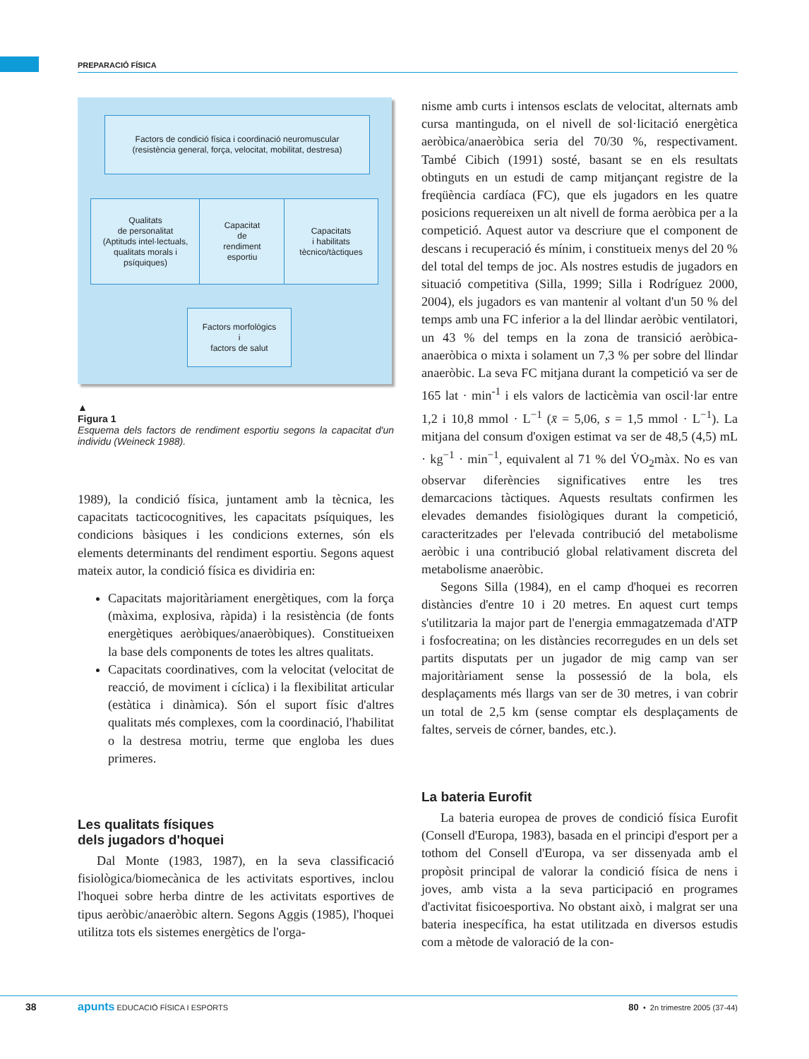PREPARACIÓ FÍSICA
Factors de condició física i coordinació neuromuscular
(resistència general, força, velocitat, mobilitat, destresa)
Qualitats
de personalitat
(Aptituds intel·lectuals,
qualitats morals i
psíquiques)
Capacitat
de
rendiment
esportiu
Capacitats
i habilitats
tècnico/tàctiques
Factors morfològics
i
factors de salut
▲
Figura 1
Esquema dels factors de rendiment esportiu segons la capacitat d'un individu (Weineck 1988).
1989), la condició física, juntament amb la tècnica, les capacitats tacticocognitives, les capacitats psíquiques, les condicions bàsiques i les condicions externes, són els elements determinants del rendiment esportiu. Segons aquest mateix autor, la condició física es dividiria en:
Capacitats majoritàriament energètiques, com la força (màxima, explosiva, ràpida) i la resistència (de fonts energètiques aeròbiques/anaeròbiques). Constitueixen la base dels components de totes les altres qualitats.
Capacitats coordinatives, com la velocitat (velocitat de reacció, de moviment i cíclica) i la flexibilitat articular (estàtica i dinàmica). Són el suport físic d'altres qualitats més complexes, com la coordinació, l'habilitat o la destresa motriu, terme que engloba les dues primeres.
Les qualitats físiques
dels jugadors d'hoquei
Dal Monte (1983, 1987), en la seva classificació fisiològica/biomecànica de les activitats esportives, inclou l'hoquei sobre herba dintre de les activitats esportives de tipus aeròbic/anaeròbic altern. Segons Aggis (1985), l'hoquei utilitza tots els sistemes energètics de l'orga-
nisme amb curts i intensos esclats de velocitat, alternats amb cursa mantinguda, on el nivell de sol·licitació energètica aeròbica/anaeròbica seria del 70/30 %, respectivament. També Cibich (1991) sosté, basant se en els resultats obtinguts en un estudi de camp mitjançant registre de la freqüència cardíaca (FC), que els jugadors en les quatre posicions requereixen un alt nivell de forma aeròbica per a la competició. Aquest autor va descriure que el component de descans i recuperació és mínim, i constitueix menys del 20 % del total del temps de joc. Als nostres estudis de jugadors en situació competitiva (Silla, 1999; Silla i Rodríguez 2000, 2004), els jugadors es van mantenir al voltant d'un 50 % del temps amb una FC inferior a la del llindar aeròbic ventilatori, un 43 % del temps en la zona de transició aeròbica-anaeròbica o mixta i solament un 7,3 % per sobre del llindar anaeròbic. La seva FC mitjana durant la competició va ser de 165 lat · min<sup>-1</sup> i els valors de lacticèmia van oscil·lar entre 1,2 i 10,8 mmol · L<sup>−1</sup> (x̄ = 5,06, s = 1,5 mmol · L<sup>−1</sup>). La mitjana del consum d'oxigen estimat va ser de 48,5 (4,5) mL · kg<sup>−1</sup> · min<sup>−1</sup>, equivalent al 71 % del V̇O<sub>2</sub>màx. No es van observar diferències significatives entre les tres demarcacions tàctiques. Aquests resultats confirmen les elevades demandes fisiològiques durant la competició, caracteritzades per l'elevada contribució del metabolisme aeròbic i una contribució global relativament discreta del metabolisme anaeròbic.
Segons Silla (1984), en el camp d'hoquei es recorren distàncies d'entre 10 i 20 metres. En aquest curt temps s'utilitzaria la major part de l'energia emmagatzemada d'ATP i fosfocreatina; on les distàncies recorregudes en un dels set partits disputats per un jugador de mig camp van ser majoritàriament sense la possessió de la bola, els desplaçaments més llargs van ser de 30 metres, i van cobrir un total de 2,5 km (sense comptar els desplaçaments de faltes, serveis de córner, bandes, etc.).
La bateria Eurofit
La bateria europea de proves de condició física Eurofit (Consell d'Europa, 1983), basada en el principi d'esport per a tothom del Consell d'Europa, va ser dissenyada amb el propòsit principal de valorar la condició física de nens i joves, amb vista a la seva participació en programes d'activitat fisicoesportiva. No obstant això, i malgrat ser una bateria inespecífica, ha estat utilitzada en diversos estudis com a mètode de valoració de la con-
38 apunts EDUCACIÓ FÍSICA I ESPORTS 80 • 2n trimestre 2005 (37-44)